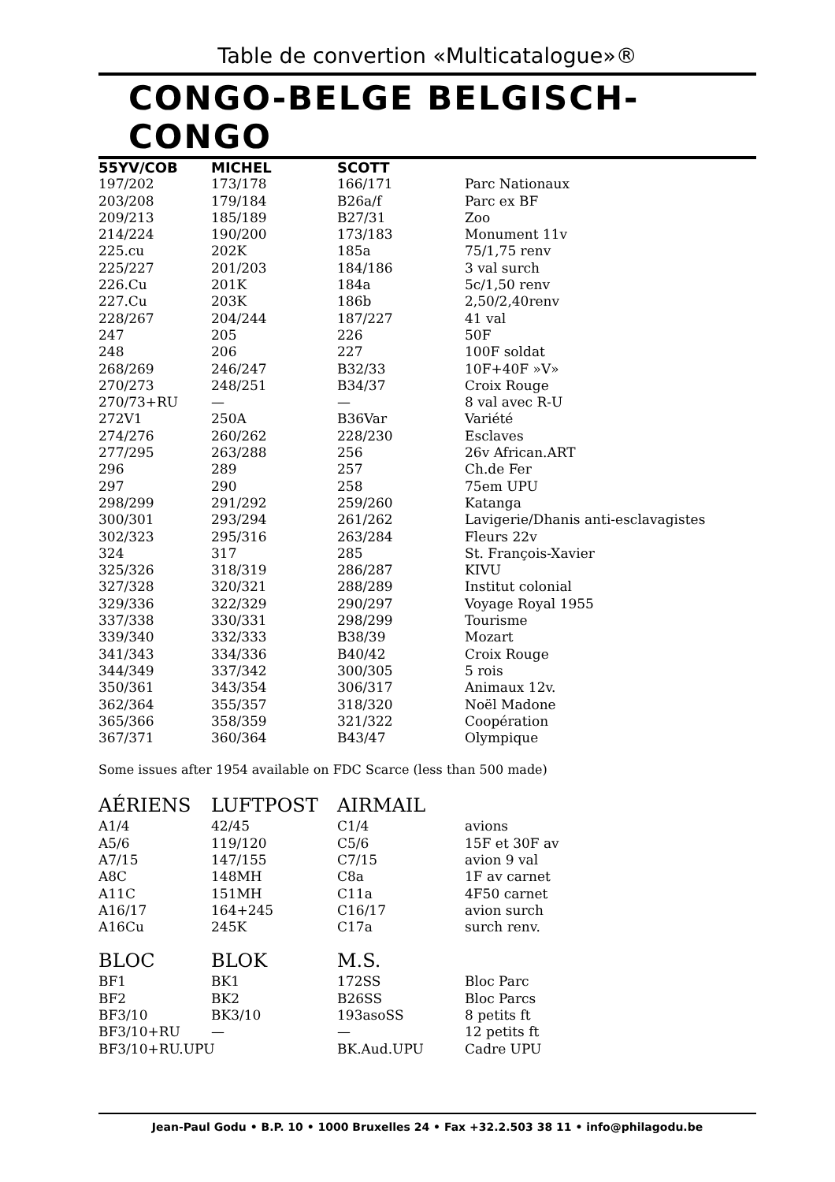Table de convertion «Multicatalogue»®
CONGO-BELGE BELGISCH-CONGO
| 55YV/COB | MICHEL | SCOTT | |
| --- | --- | --- | --- |
| 197/202 | 173/178 | 166/171 | Parc Nationaux |
| 203/208 | 179/184 | B26a/f | Parc ex BF |
| 209/213 | 185/189 | B27/31 | Zoo |
| 214/224 | 190/200 | 173/183 | Monument 11v |
| 225.cu | 202K | 185a | 75/1,75 renv |
| 225/227 | 201/203 | 184/186 | 3 val surch |
| 226.Cu | 201K | 184a | 5c/1,50 renv |
| 227.Cu | 203K | 186b | 2,50/2,40renv |
| 228/267 | 204/244 | 187/227 | 41 val |
| 247 | 205 | 226 | 50F |
| 248 | 206 | 227 | 100F soldat |
| 268/269 | 246/247 | B32/33 | 10F+40F »V» |
| 270/273 | 248/251 | B34/37 | Croix Rouge |
| 270/73+RU | — | — | 8 val avec R-U |
| 272V1 | 250A | B36Var | Variété |
| 274/276 | 260/262 | 228/230 | Esclaves |
| 277/295 | 263/288 | 256 | 26v African.ART |
| 296 | 289 | 257 | Ch.de Fer |
| 297 | 290 | 258 | 75em UPU |
| 298/299 | 291/292 | 259/260 | Katanga |
| 300/301 | 293/294 | 261/262 | Lavigerie/Dhanis anti-esclavagistes |
| 302/323 | 295/316 | 263/284 | Fleurs 22v |
| 324 | 317 | 285 | St. François-Xavier |
| 325/326 | 318/319 | 286/287 | KIVU |
| 327/328 | 320/321 | 288/289 | Institut colonial |
| 329/336 | 322/329 | 290/297 | Voyage Royal 1955 |
| 337/338 | 330/331 | 298/299 | Tourisme |
| 339/340 | 332/333 | B38/39 | Mozart |
| 341/343 | 334/336 | B40/42 | Croix Rouge |
| 344/349 | 337/342 | 300/305 | 5 rois |
| 350/361 | 343/354 | 306/317 | Animaux 12v. |
| 362/364 | 355/357 | 318/320 | Noël Madone |
| 365/366 | 358/359 | 321/322 | Coopération |
| 367/371 | 360/364 | B43/47 | Olympique |
Some issues after 1954 available on FDC Scarce (less than 500 made)
| AÉRIENS | LUFTPOST | AIRMAIL | |
| --- | --- | --- | --- |
| A1/4 | 42/45 | C1/4 | avions |
| A5/6 | 119/120 | C5/6 | 15F et 30F av |
| A7/15 | 147/155 | C7/15 | avion 9 val |
| A8C | 148MH | C8a | 1F av carnet |
| A11C | 151MH | C11a | 4F50 carnet |
| A16/17 | 164+245 | C16/17 | avion surch |
| A16Cu | 245K | C17a | surch renv. |
| BLOC | BLOK | M.S. | |
| BF1 | BK1 | 172SS | Bloc Parc |
| BF2 | BK2 | B26SS | Bloc Parcs |
| BF3/10 | BK3/10 | 193asoSS | 8 petits ft |
| BF3/10+RU | — | — | 12 petits ft |
| BF3/10+RU.UPU | | BK.Aud.UPU | Cadre UPU |
Jean-Paul Godu • B.P. 10 • 1000 Bruxelles 24 • Fax +32.2.503 38 11 • info@philagodu.be